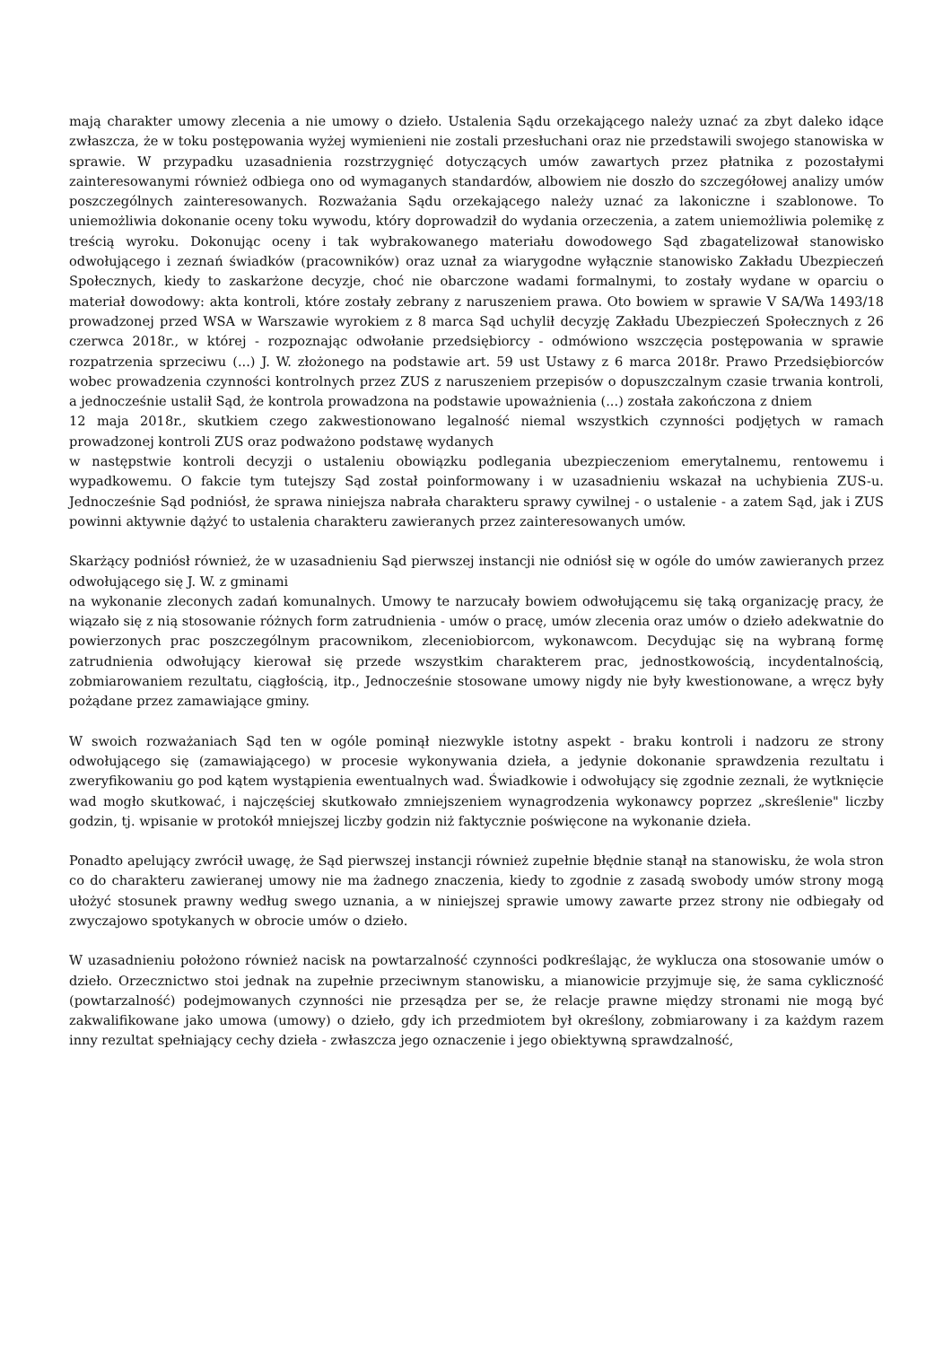mają charakter umowy zlecenia a nie umowy o dzieło. Ustalenia Sądu orzekającego należy uznać za zbyt daleko idące zwłaszcza, że w toku postępowania wyżej wymienieni nie zostali przesłuchani oraz nie przedstawili swojego stanowiska w sprawie. W przypadku uzasadnienia rozstrzygnięć dotyczących umów zawartych przez płatnika z pozostałymi zainteresowanymi również odbiega ono od wymaganych standardów, albowiem nie doszło do szczegółowej analizy umów poszczególnych zainteresowanych. Rozważania Sądu orzekającego należy uznać za lakoniczne i szablonowe. To uniemożliwia dokonanie oceny toku wywodu, który doprowadził do wydania orzeczenia, a zatem uniemożliwia polemikę z treścią wyroku. Dokonując oceny i tak wybrakowanego materiału dowodowego Sąd zbagatelizował stanowisko odwołującego i zeznań świadków (pracowników) oraz uznał za wiarygodne wyłącznie stanowisko Zakładu Ubezpieczeń Społecznych, kiedy to zaskarżone decyzje, choć nie obarczone wadami formalnymi, to zostały wydane w oparciu o materiał dowodowy: akta kontroli, które zostały zebrany z naruszeniem prawa. Oto bowiem w sprawie V SA/Wa 1493/18 prowadzonej przed WSA w Warszawie wyrokiem z 8 marca Sąd uchylił decyzję Zakładu Ubezpieczeń Społecznych z 26 czerwca 2018r., w której - rozpoznając odwołanie przedsiębiorcy - odmówiono wszczęcia postępowania w sprawie rozpatrzenia sprzeciwu (...) J. W. złożonego na podstawie art. 59 ust Ustawy z 6 marca 2018r. Prawo Przedsiębiorców wobec prowadzenia czynności kontrolnych przez ZUS z naruszeniem przepisów o dopuszczalnym czasie trwania kontroli, a jednocześnie ustalił Sąd, że kontrola prowadzona na podstawie upoważnienia (...) została zakończona z dniem
12 maja 2018r., skutkiem czego zakwestionowano legalność niemal wszystkich czynności podjętych w ramach prowadzonej kontroli ZUS oraz podważono podstawę wydanych
w następstwie kontroli decyzji o ustaleniu obowiązku podlegania ubezpieczeniom emerytalnemu, rentowemu i wypadkowemu. O fakcie tym tutejszy Sąd został poinformowany i w uzasadnieniu wskazał na uchybienia ZUS-u. Jednocześnie Sąd podniósł, że sprawa niniejsza nabrała charakteru sprawy cywilnej - o ustalenie - a zatem Sąd, jak i ZUS powinni aktywnie dążyć to ustalenia charakteru zawieranych przez zainteresowanych umów.
Skarżący podniósł również, że w uzasadnieniu Sąd pierwszej instancji nie odniósł się w ogóle do umów zawieranych przez odwołującego się J. W. z gminami
na wykonanie zleconych zadań komunalnych. Umowy te narzucały bowiem odwołującemu się taką organizację pracy, że wiązało się z nią stosowanie różnych form zatrudnienia - umów o pracę, umów zlecenia oraz umów o dzieło adekwatnie do powierzonych prac poszczególnym pracownikom, zleceniobiorcom, wykonawcom. Decydując się na wybraną formę zatrudnienia odwołujący kierował się przede wszystkim charakterem prac, jednostkowością, incydentalnością, zobmiarowaniem rezultatu, ciągłością, itp., Jednocześnie stosowane umowy nigdy nie były kwestionowane, a wręcz były pożądane przez zamawiające gminy.
W swoich rozważaniach Sąd ten w ogóle pominął niezwykle istotny aspekt - braku kontroli i nadzoru ze strony odwołującego się (zamawiającego) w procesie wykonywania dzieła, a jedynie dokonanie sprawdzenia rezultatu i zweryfikowaniu go pod kątem wystąpienia ewentualnych wad. Świadkowie i odwołujący się zgodnie zeznali, że wytknięcie wad mogło skutkować, i najczęściej skutkowało zmniejszeniem wynagrodzenia wykonawcy poprzez „skreślenie" liczby godzin, tj. wpisanie w protokół mniejszej liczby godzin niż faktycznie poświęcone na wykonanie dzieła.
Ponadto apelujący zwrócił uwagę, że Sąd pierwszej instancji również zupełnie błędnie stanął na stanowisku, że wola stron co do charakteru zawieranej umowy nie ma żadnego znaczenia, kiedy to zgodnie z zasadą swobody umów strony mogą ułożyć stosunek prawny według swego uznania, a w niniejszej sprawie umowy zawarte przez strony nie odbiegały od zwyczajowo spotykanych w obrocie umów o dzieło.
W uzasadnieniu położono również nacisk na powtarzalność czynności podkreślając, że wyklucza ona stosowanie umów o dzieło. Orzecznictwo stoi jednak na zupełnie przeciwnym stanowisku, a mianowicie przyjmuje się, że sama cykliczność (powtarzalność) podejmowanych czynności nie przesądza per se, że relacje prawne między stronami nie mogą być zakwalifikowane jako umowa (umowy) o dzieło, gdy ich przedmiotem był określony, zobmiarowany i za każdym razem inny rezultat spełniający cechy dzieła - zwłaszcza jego oznaczenie i jego obiektywną sprawdzalność,